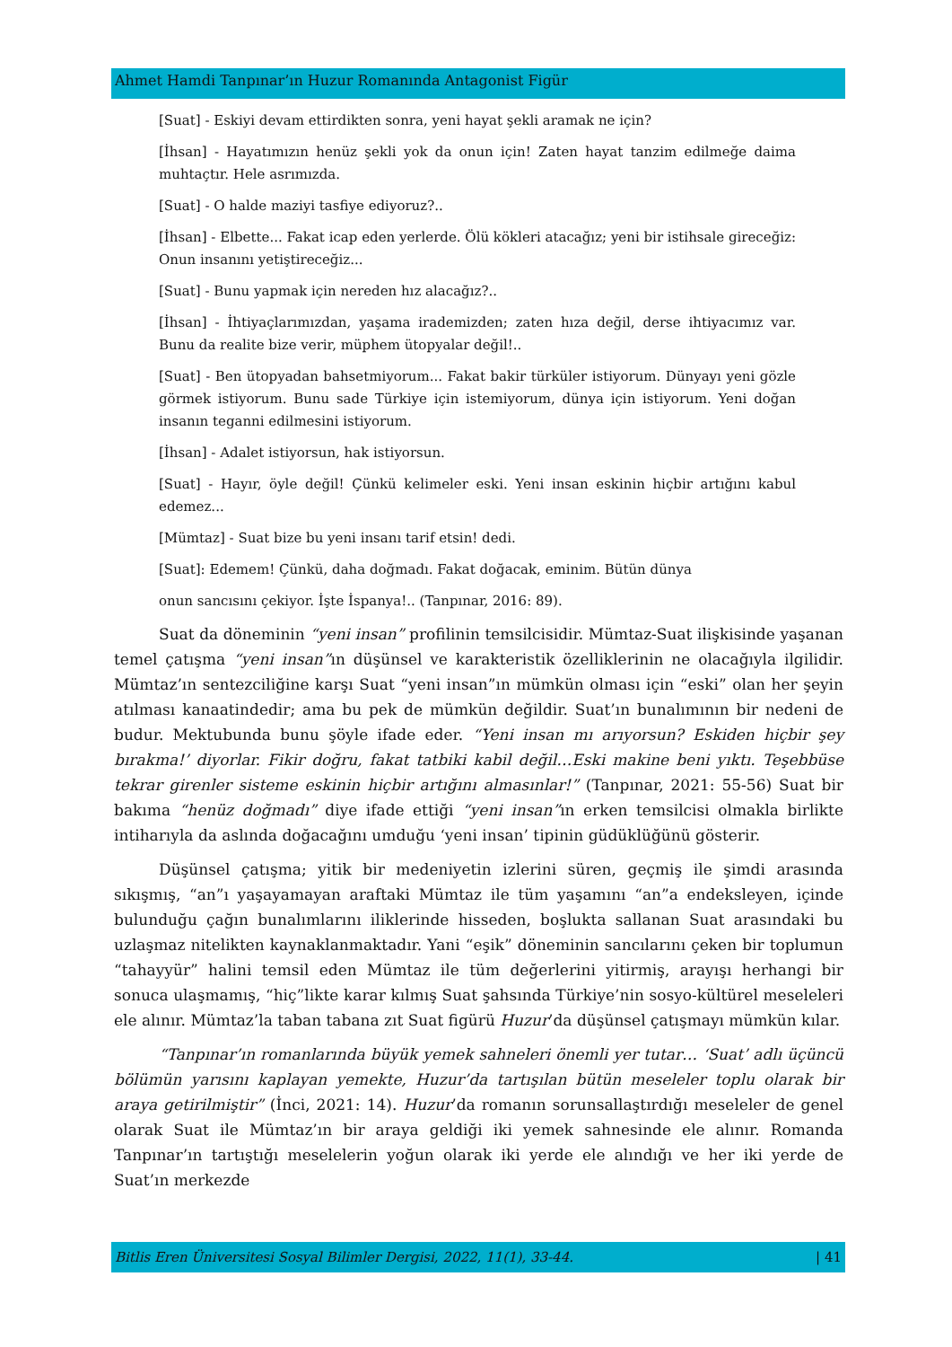Ahmet Hamdi Tanpınar’ın Huzur Romanında Antagonist Figür
[Suat] - Eskiyi devam ettirdikten sonra, yeni hayat şekli aramak ne için?
[İhsan] - Hayatımızın henüz şekli yok da onun için! Zaten hayat tanzim edilmeğe daima muhtaçtır. Hele asrımızda.
[Suat] - O halde maziyi tasfiye ediyoruz?..
[İhsan] - Elbette... Fakat icap eden yerlerde. Ölü kökleri atacağız; yeni bir istihsale gireceğiz: Onun insanını yetiştireceğiz...
[Suat] - Bunu yapmak için nereden hız alacağız?..
[İhsan] - İhtiyaçlarımızdan, yaşama irademizden; zaten hıza değil, derse ihtiyacımız var. Bunu da realite bize verir, müphem ütopyalar değil!..
[Suat] - Ben ütopyadan bahsetmiyorum... Fakat bakir türküler istiyorum. Dünyayı yeni gözle görmek istiyorum. Bunu sade Türkiye için istemiyorum, dünya için istiyorum. Yeni doğan insanın teganni edilmesini istiyorum.
[İhsan] - Adalet istiyorsun, hak istiyorsun.
[Suat] - Hayır, öyle değil! Çünkü kelimeler eski. Yeni insan eskinin hiçbir artığını kabul edemez...
[Mümtaz] - Suat bize bu yeni insanı tarif etsin! dedi.
[Suat]: Edemem! Çünkü, daha doğmadı. Fakat doğacak, eminim. Bütün dünya
onun sancısını çekiyor. İşte İspanya!.. (Tanpınar, 2016: 89).
Suat da döneminin “yeni insan” profilinin temsilcisidir. Mümtaz-Suat ilişkisinde yaşanan temel çatışma “yeni insan”ın düşünsel ve karakteristik özelliklerinin ne olacağıyla ilgilidir. Mümtaz’ın sentezciliğine karşı Suat “yeni insan”ın mümkün olması için “eski” olan her şeyin atılması kanaatindedir; ama bu pek de mümkün değildir. Suat’ın bunalımının bir nedeni de budur. Mektubunda bunu şöyle ifade eder. “Yeni insan mı arıyorsun? Eskiden hiçbir şey bırakma!’ diyorlar. Fikir doğru, fakat tatbiki kabil değil…Eski makine beni yıktı. Teşebbüse tekrar girenler sisteme eskinin hiçbir artığını almasınlar!” (Tanpınar, 2021: 55-56) Suat bir bakıma “henüz doğmadı” diye ifade ettiği “yeni insan”ın erken temsilcisi olmakla birlikte intiharıyla da aslında doğacağını umduğu ‘yeni insan’ tipinin güdüklüğünü gösterir.
Düşünsel çatışma; yitik bir medeniyetin izlerini süren, geçmiş ile şimdi arasında sıkışmış, “an”ı yaşayamayan araftaki Mümtaz ile tüm yaşamını “an”a endeksleyen, içinde bulunduğu çağın bunalımlarını iliklerinde hisseden, boşlukta sallanan Suat arasındaki bu uzlaşmaz nitelikten kaynaklanmaktadır. Yani “eşik” döneminin sancılarını çeken bir toplumun “tahayyür” halini temsil eden Mümtaz ile tüm değerlerini yitirmiş, arayışı herhangi bir sonuca ulaşmamış, “hiç”likte karar kılmış Suat şahsında Türkiye’nin sosyo-kültürel meseleleri ele alınır. Mümtaz’la taban tabana zıt Suat figürü Huzur’da düşünsel çatışmayı mümkün kılar.
“Tanpınar’ın romanlarında büyük yemek sahneleri önemli yer tutar… ‘Suat’ adlı üçüncü bölümün yarısını kaplayan yemekte, Huzur’da tartışılan bütün meseleler toplu olarak bir araya getirilmiştir” (İnci, 2021: 14). Huzur’da romanın sorunsallaştırdığı meseleler de genel olarak Suat ile Mümtaz’ın bir araya geldiği iki yemek sahnesinde ele alınır. Romanda Tanpınar’ın tartıştığı meselelerin yoğun olarak iki yerde ele alındığı ve her iki yerde de Suat’ın merkezde
Bitlis Eren Üniversitesi Sosyal Bilimler Dergisi, 2022, 11(1), 33-44. | 41